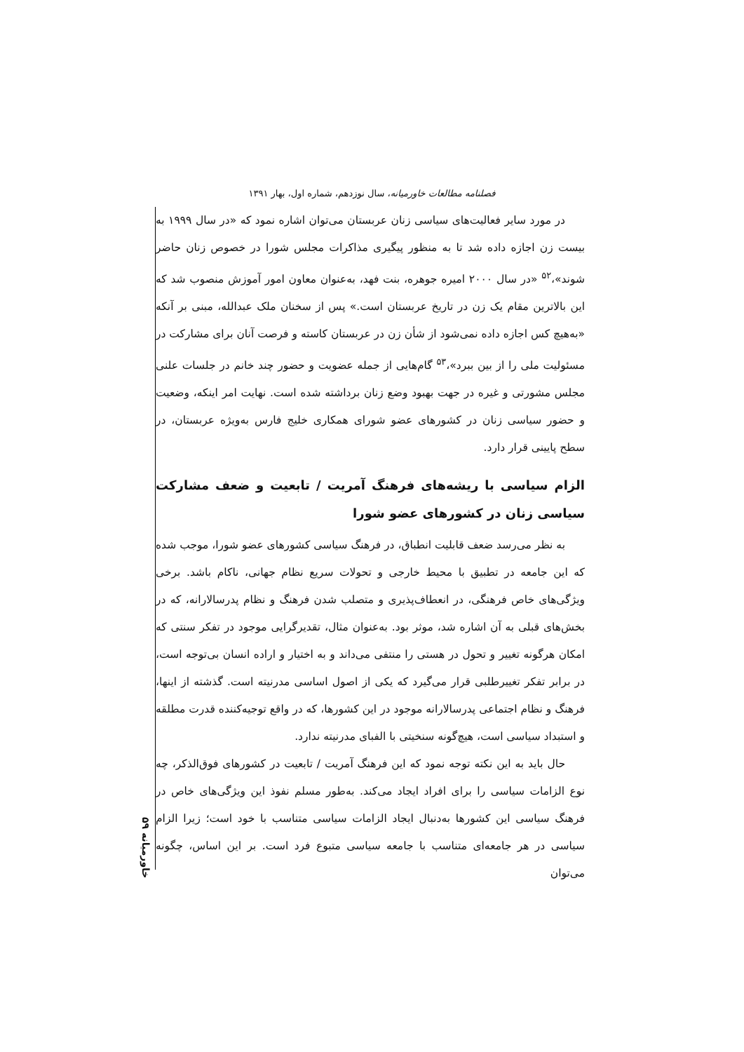فصلنامه مطالعات خاورمیانه، سال نوزدهم، شماره اول، بهار ۱۳۹۱
در مورد سایر فعالیت‌های سیاسی زنان عربستان می‌توان اشاره نمود که «در سال ۱۹۹۹ به بیست زن اجازه داده شد تا به منظور پیگیری مذاکرات مجلس شورا در خصوص زنان حاضر شوند»،<sup>۵۲</sup> «در سال ۲۰۰۰ امیره جوهره، بنت فهد، به‌عنوان معاون امور آموزش منصوب شد که این بالاترین مقام یک زن در تاریخ عربستان است.» پس از سخنان ملک عبدالله، مبنی بر آنکه «به‌هیچ کس اجازه داده نمی‌شود از شأن زن در عربستان کاسته و فرصت آنان برای مشارکت در مسئولیت ملی را از بین ببرد»،<sup>۵۳</sup> گام‌هایی از جمله عضویت و حضور چند خانم در جلسات علنی مجلس مشورتی و غیره در جهت بهبود وضع زنان برداشته شده است. نهایت امر اینکه، وضعیت و حضور سیاسی زنان در کشورهای عضو شورای همکاری خلیج فارس به‌ویژه عربستان، در سطح پایینی قرار دارد.
الزام سیاسی با ریشه‌های فرهنگ آمریت / تابعیت و ضعف مشارکت سیاسی زنان در کشورهای عضو شورا
به نظر می‌رسد ضعف قابلیت انطباق، در فرهنگ سیاسی کشورهای عضو شورا، موجب شده که این جامعه در تطبیق با محیط خارجی و تحولات سریع نظام جهانی، ناکام باشد. برخی ویژگی‌های خاص فرهنگی، در انعطاف‌پذیری و متصلب شدن فرهنگ و نظام پدرسالارانه، که در بخش‌های قبلی به آن اشاره شد، موثر بود. به‌عنوان مثال، تقدیرگرایی موجود در تفکر سنتی که امکان هرگونه تغییر و تحول در هستی را منتفی می‌داند و به اختیار و اراده انسان بی‌توجه است، در برابر تفکر تغییرطلبی قرار می‌گیرد که یکی از اصول اساسی مدرنیته است. گذشته از اینها، فرهنگ و نظام اجتماعی پدرسالارانه موجود در این کشورها، که در واقع توجیه‌کننده قدرت مطلقه و استبداد سیاسی است، هیچ‌گونه سنخیتی با الفبای مدرنیته ندارد.
حال باید به این نکته توجه نمود که این فرهنگ آمریت / تابعیت در کشورهای فوق‌الذکر، چه نوع الزامات سیاسی را برای افراد ایجاد می‌کند. به‌طور مسلم نفوذ این ویژگی‌های خاص در فرهنگ سیاسی این کشورها به‌دنبال ایجاد الزامات سیاسی متناسب با خود است؛ زیرا الزام سیاسی در هر جامعه‌ای متناسب با جامعه سیاسی متبوع فرد است. بر این اساس، چگونه می‌توان
خاورمیانه ۵۹